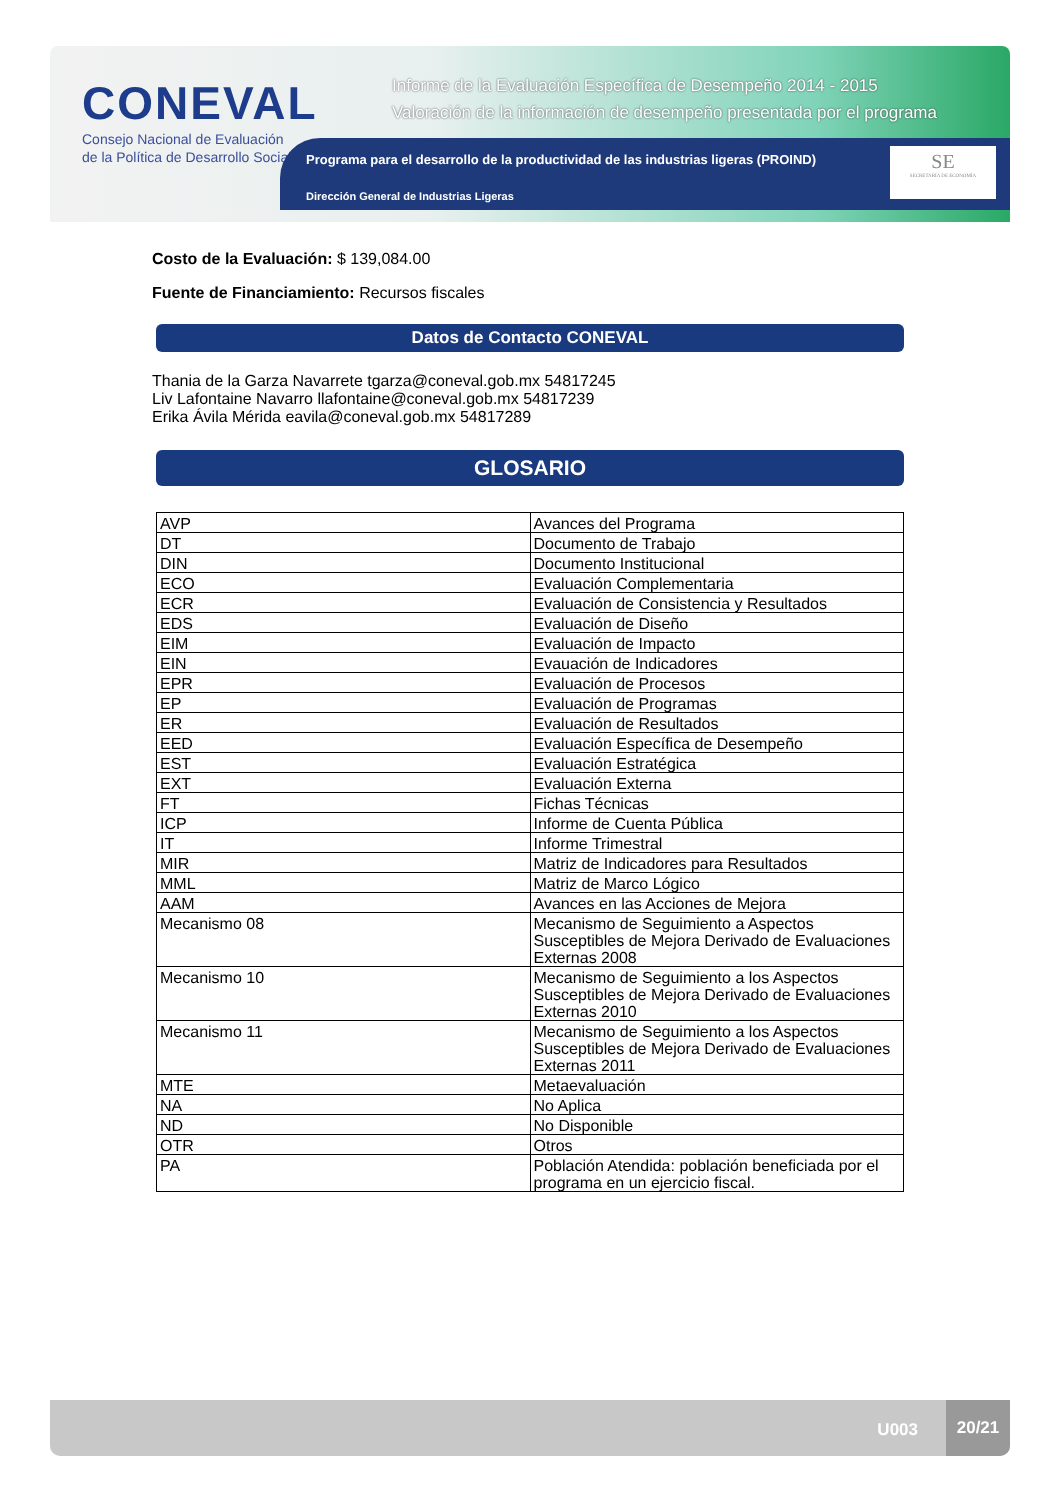CONEVAL
Consejo Nacional de Evaluación
de la Política de Desarrollo Social
Informe de la Evaluación Específica de Desempeño 2014 - 2015
Valoración de la información de desempeño presentada por el programa
Programa para el desarrollo de la productividad de las industrias ligeras (PROIND)
Dirección General de Industrias Ligeras
SE
SECRETARÍA DE ECONOMÍA
Costo de la Evaluación: $ 139,084.00
Fuente de Financiamiento: Recursos fiscales
Datos de Contacto CONEVAL
Thania de la Garza Navarrete tgarza@coneval.gob.mx 54817245
Liv Lafontaine Navarro llafontaine@coneval.gob.mx 54817239
Erika Ávila Mérida eavila@coneval.gob.mx 54817289
GLOSARIO
| AVP | Avances del Programa |
| DT | Documento de Trabajo |
| DIN | Documento Institucional |
| ECO | Evaluación Complementaria |
| ECR | Evaluación de Consistencia y Resultados |
| EDS | Evaluación de Diseño |
| EIM | Evaluación de Impacto |
| EIN | Evauación de Indicadores |
| EPR | Evaluación de Procesos |
| EP | Evaluación de Programas |
| ER | Evaluación de Resultados |
| EED | Evaluación Específica de Desempeño |
| EST | Evaluación Estratégica |
| EXT | Evaluación Externa |
| FT | Fichas Técnicas |
| ICP | Informe de Cuenta Pública |
| IT | Informe Trimestral |
| MIR | Matriz de Indicadores para Resultados |
| MML | Matriz de Marco Lógico |
| AAM | Avances en las Acciones de Mejora |
| Mecanismo 08 | Mecanismo de Seguimiento a Aspectos Susceptibles de Mejora Derivado de Evaluaciones Externas 2008 |
| Mecanismo 10 | Mecanismo de Seguimiento a los Aspectos Susceptibles de Mejora Derivado de Evaluaciones Externas 2010 |
| Mecanismo 11 | Mecanismo de Seguimiento a los Aspectos Susceptibles de Mejora Derivado de Evaluaciones Externas 2011 |
| MTE | Metaevaluación |
| NA | No Aplica |
| ND | No Disponible |
| OTR | Otros |
| PA | Población Atendida: población beneficiada por el programa en un ejercicio fiscal. |
U003
20/21